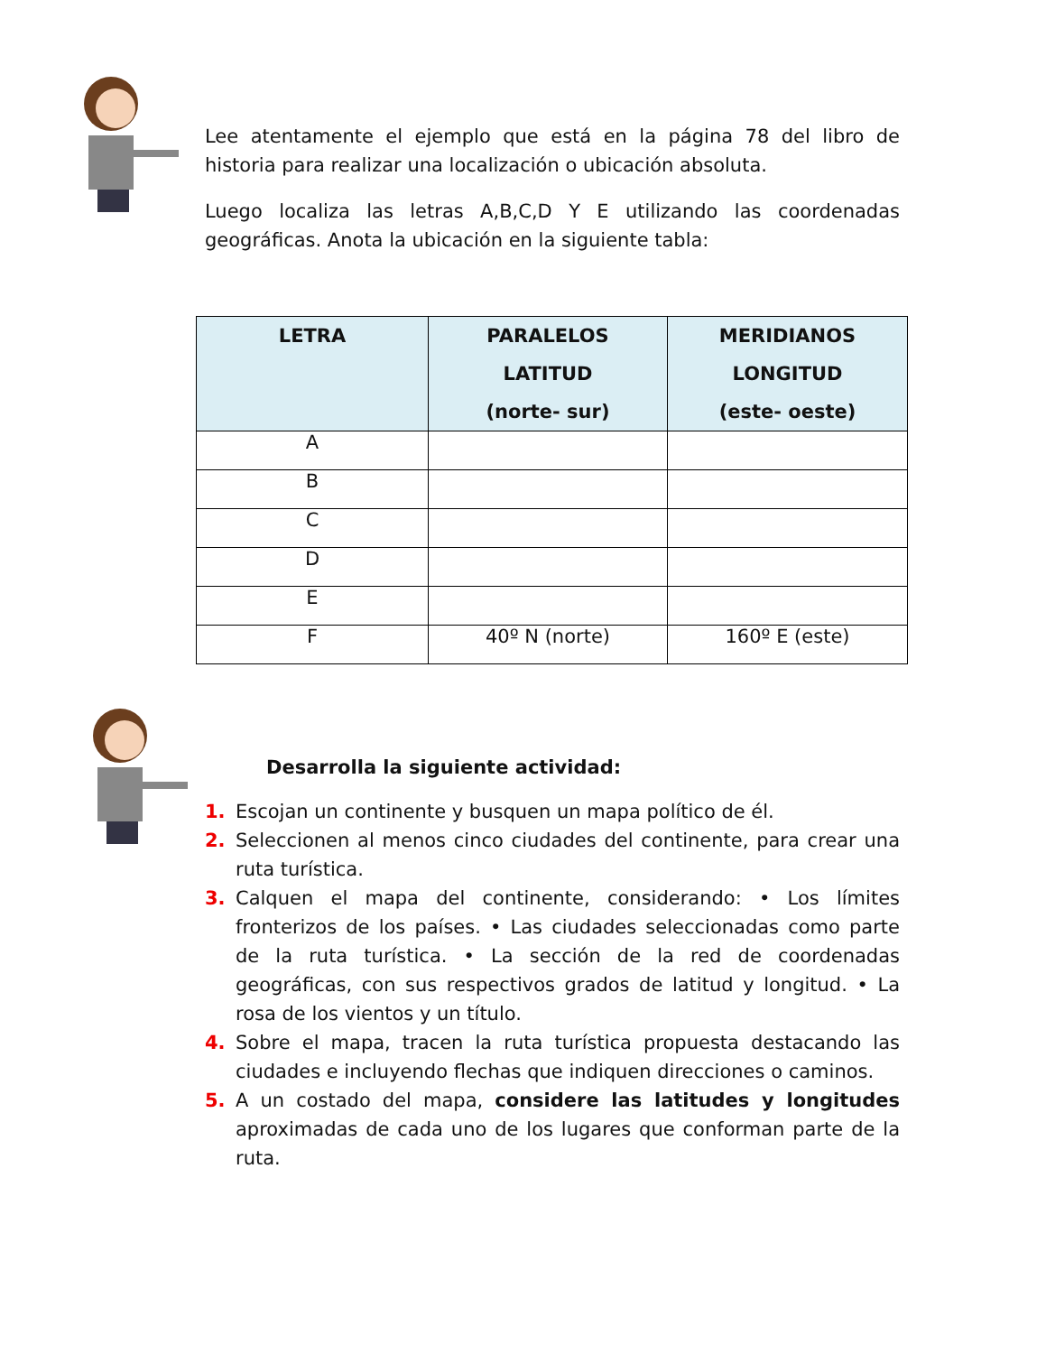Lee atentamente el ejemplo que está en la página 78 del libro de historia para realizar una localización o ubicación absoluta.
Luego localiza las letras A,B,C,D Y E utilizando las coordenadas geográficas. Anota la ubicación en la siguiente tabla:
| LETRA | PARALELOS LATITUD (norte- sur) | MERIDIANOS LONGITUD (este- oeste) |
| --- | --- | --- |
| A | | |
| B | | |
| C | | |
| D | | |
| E | | |
| F | 40º N (norte) | 160º E (este) |
Desarrolla la siguiente actividad:
1. Escojan un continente y busquen un mapa político de él.
2. Seleccionen al menos cinco ciudades del continente, para crear una ruta turística.
3. Calquen el mapa del continente, considerando: • Los límites fronterizos de los países. • Las ciudades seleccionadas como parte de la ruta turística. • La sección de la red de coordenadas geográficas, con sus respectivos grados de latitud y longitud. • La rosa de los vientos y un título.
4. Sobre el mapa, tracen la ruta turística propuesta destacando las ciudades e incluyendo flechas que indiquen direcciones o caminos.
5. A un costado del mapa, considere las latitudes y longitudes aproximadas de cada uno de los lugares que conforman parte de la ruta.